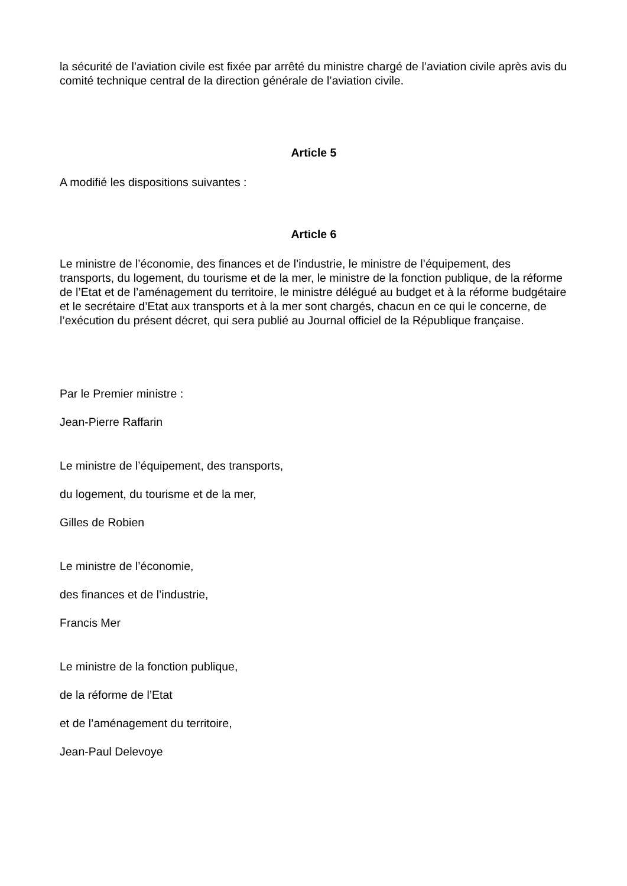la sécurité de l’aviation civile est fixée par arrêté du ministre chargé de l’aviation civile après avis du comité technique central de la direction générale de l’aviation civile.
Article 5
A modifié les dispositions suivantes :
Article 6
Le ministre de l’économie, des finances et de l’industrie, le ministre de l’équipement, des transports, du logement, du tourisme et de la mer, le ministre de la fonction publique, de la réforme de l’Etat et de l’aménagement du territoire, le ministre délégué au budget et à la réforme budgétaire et le secrétaire d’Etat aux transports et à la mer sont chargés, chacun en ce qui le concerne, de l’exécution du présent décret, qui sera publié au Journal officiel de la République française.
Par le Premier ministre :
Jean-Pierre Raffarin
Le ministre de l’équipement, des transports,
du logement, du tourisme et de la mer,
Gilles de Robien
Le ministre de l’économie,
des finances et de l’industrie,
Francis Mer
Le ministre de la fonction publique,
de la réforme de l’Etat
et de l’aménagement du territoire,
Jean-Paul Delevoye